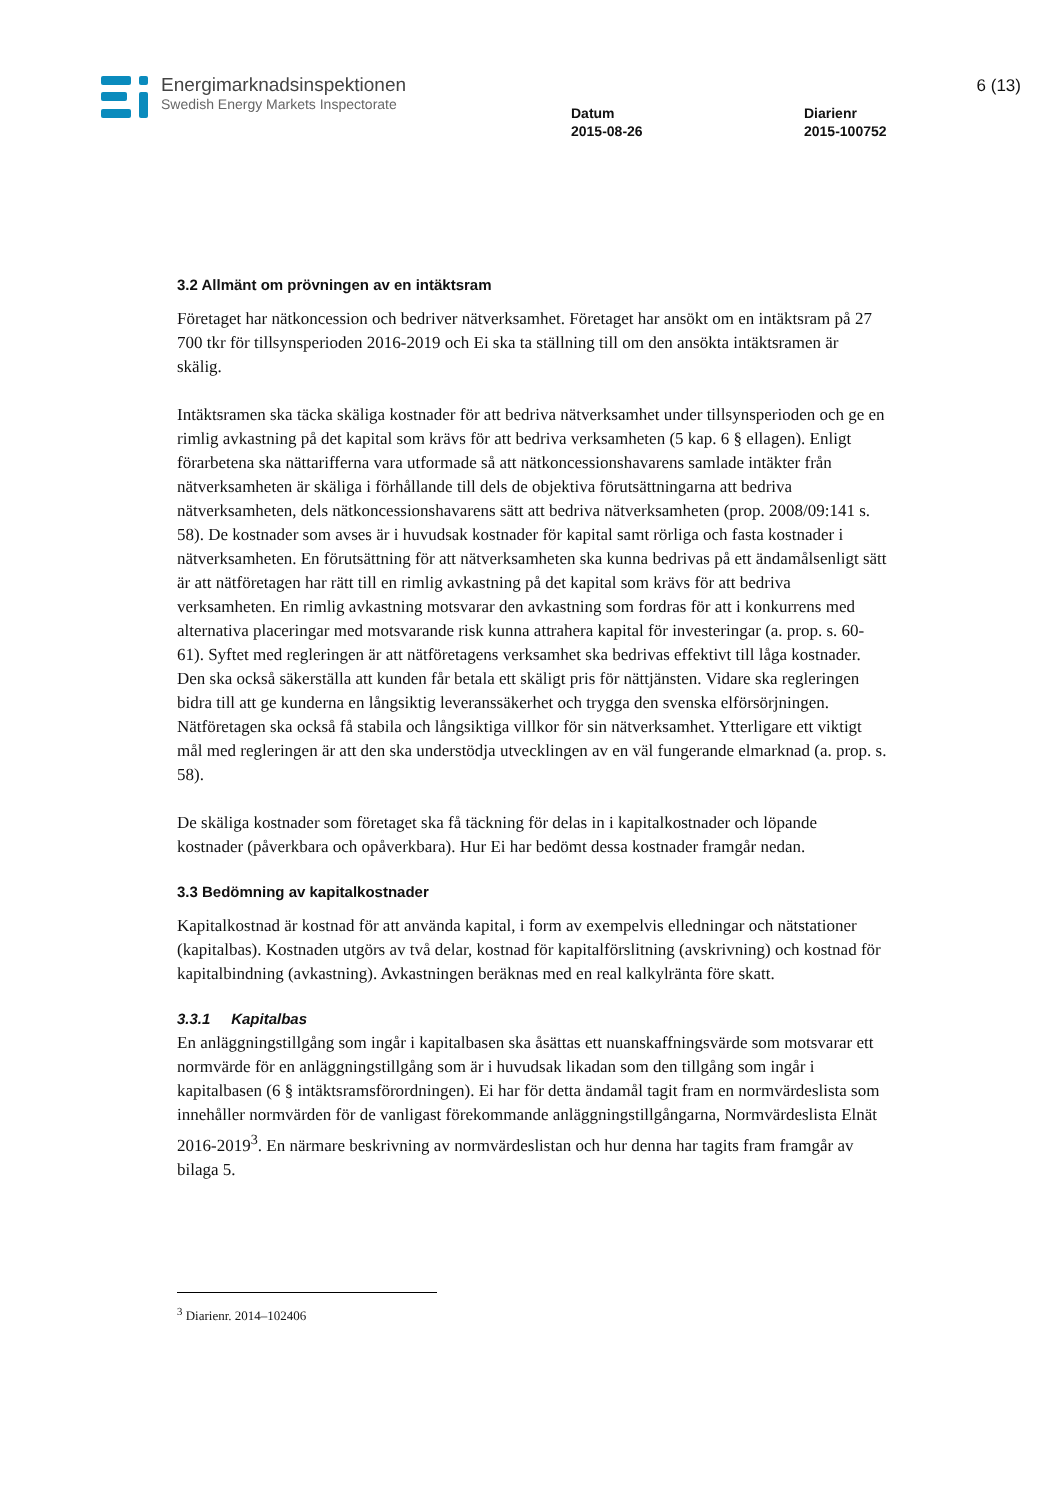Energimarknadsinspektionen
Swedish Energy Markets Inspectorate
Datum
2015-08-26
Diarienr
2015-100752
6 (13)
3.2 Allmänt om prövningen av en intäktsram
Företaget har nätkoncession och bedriver nätverksamhet. Företaget har ansökt om en intäktsram på 27 700 tkr för tillsynsperioden 2016-2019 och Ei ska ta ställning till om den ansökta intäktsramen är skälig.
Intäktsramen ska täcka skäliga kostnader för att bedriva nätverksamhet under tillsynsperioden och ge en rimlig avkastning på det kapital som krävs för att bedriva verksamheten (5 kap. 6 § ellagen). Enligt förarbetena ska nättarifferna vara utformade så att nätkoncessionshavarens samlade intäkter från nätverksamheten är skäliga i förhållande till dels de objektiva förutsättningarna att bedriva nätverksamheten, dels nätkoncessionshavarens sätt att bedriva nätverksamheten (prop. 2008/09:141 s. 58). De kostnader som avses är i huvudsak kostnader för kapital samt rörliga och fasta kostnader i nätverksamheten. En förutsättning för att nätverksamheten ska kunna bedrivas på ett ändamålsenligt sätt är att nätföretagen har rätt till en rimlig avkastning på det kapital som krävs för att bedriva verksamheten. En rimlig avkastning motsvarar den avkastning som fordras för att i konkurrens med alternativa placeringar med motsvarande risk kunna attrahera kapital för investeringar (a. prop. s. 60-61). Syftet med regleringen är att nätföretagens verksamhet ska bedrivas effektivt till låga kostnader. Den ska också säkerställa att kunden får betala ett skäligt pris för nättjänsten. Vidare ska regleringen bidra till att ge kunderna en långsiktig leveranssäkerhet och trygga den svenska elförsörjningen. Nätföretagen ska också få stabila och långsiktiga villkor för sin nätverksamhet. Ytterligare ett viktigt mål med regleringen är att den ska understödja utvecklingen av en väl fungerande elmarknad (a. prop. s. 58).
De skäliga kostnader som företaget ska få täckning för delas in i kapitalkostnader och löpande kostnader (påverkbara och opåverkbara). Hur Ei har bedömt dessa kostnader framgår nedan.
3.3 Bedömning av kapitalkostnader
Kapitalkostnad är kostnad för att använda kapital, i form av exempelvis elledningar och nätstationer (kapitalbas). Kostnaden utgörs av två delar, kostnad för kapitalförslitning (avskrivning) och kostnad för kapitalbindning (avkastning). Avkastningen beräknas med en real kalkylränta före skatt.
3.3.1 Kapitalbas
En anläggningstillgång som ingår i kapitalbasen ska åsättas ett nuanskaffningsvärde som motsvarar ett normvärde för en anläggningstillgång som är i huvudsak likadan som den tillgång som ingår i kapitalbasen (6 § intäktsramsförordningen). Ei har för detta ändamål tagit fram en normvärdeslista som innehåller normvärden för de vanligast förekommande anläggningstillgångarna, Normvärdeslista Elnät 2016-2019<sup>3</sup>. En närmare beskrivning av normvärdeslistan och hur denna har tagits fram framgår av bilaga 5.
<sup>3</sup> Diarienr. 2014–102406